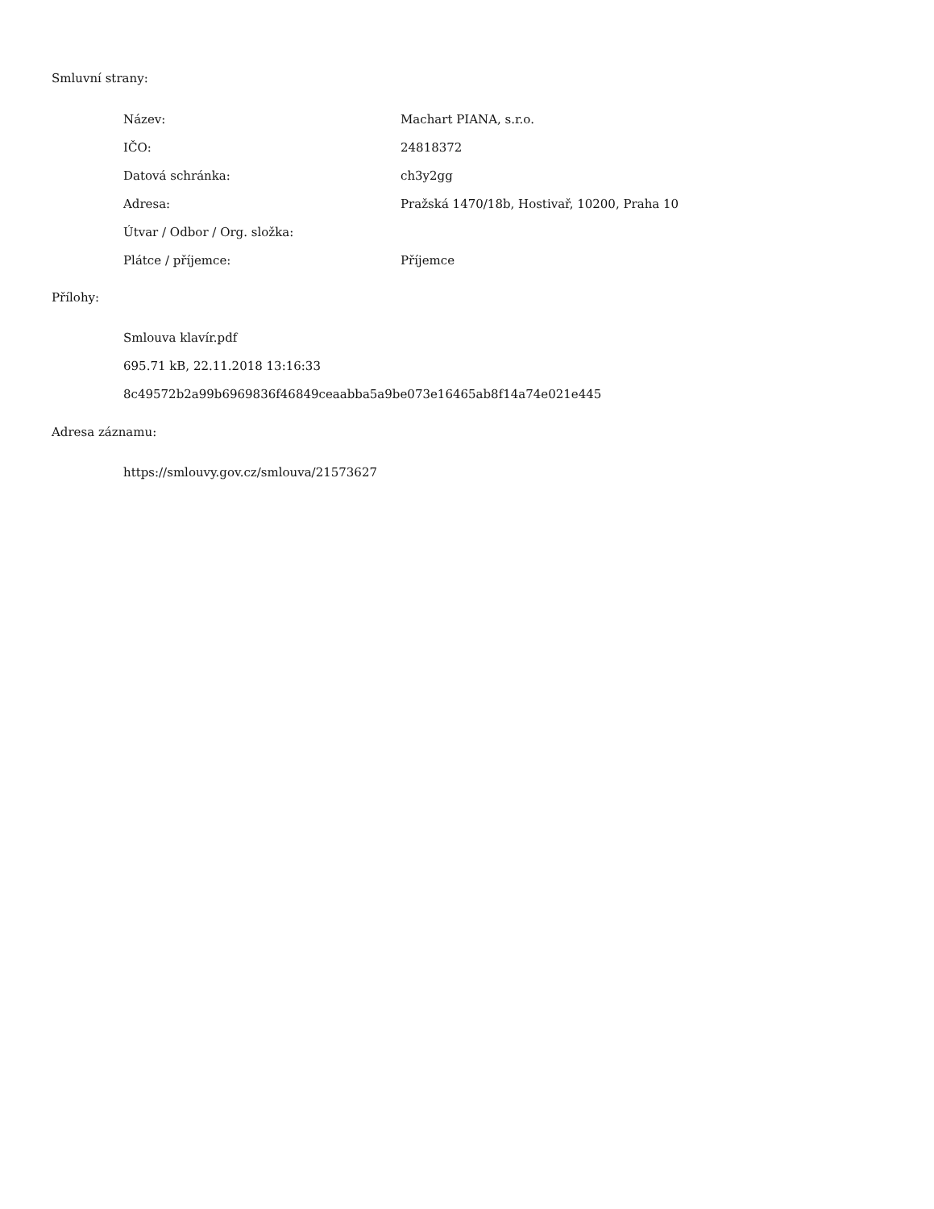Smluvní strany:
| Název: | Machart PIANA, s.r.o. |
| IČO: | 24818372 |
| Datová schránka: | ch3y2gg |
| Adresa: | Pražská 1470/18b, Hostivař, 10200, Praha 10 |
| Útvar / Odbor / Org. složka: | |
| Plátce / příjemce: | Příjemce |
Přílohy:
Smlouva klavír.pdf
695.71 kB, 22.11.2018 13:16:33
8c49572b2a99b6969836f46849ceaabba5a9be073e16465ab8f14a74e021e445
Adresa záznamu:
https://smlouvy.gov.cz/smlouva/21573627